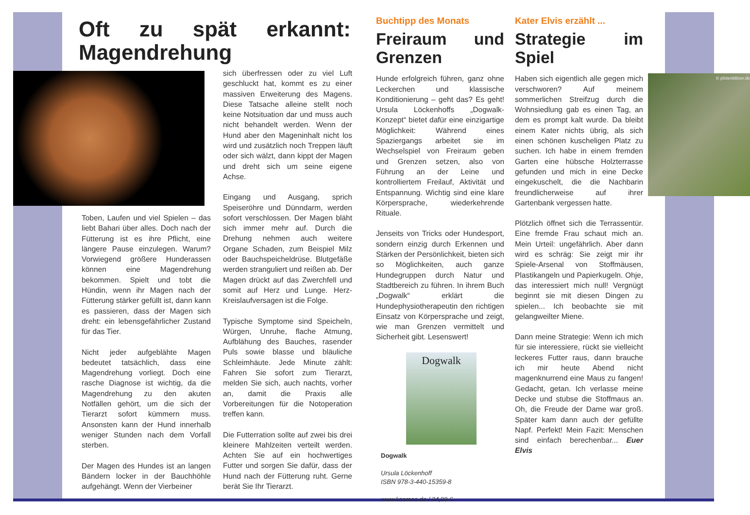Oft zu spät erkannt: Magendrehung
Toben, Laufen und viel Spielen – das liebt Bahari über alles. Doch nach der Fütterung ist es ihre Pflicht, eine längere Pause einzulegen. Warum? Vorwiegend größere Hunderassen können eine Magendrehung bekommen. Spielt und tobt die Hündin, wenn ihr Magen nach der Fütterung stärker gefüllt ist, dann kann es passieren, dass der Magen sich dreht: ein lebensgefährlicher Zustand für das Tier.
Nicht jeder aufgeblähte Magen bedeutet tatsächlich, dass eine Magendrehung vorliegt. Doch eine rasche Diagnose ist wichtig, da die Magendrehung zu den akuten Notfällen gehört, um die sich der Tierarzt sofort kümmern muss. Ansonsten kann der Hund innerhalb weniger Stunden nach dem Vorfall sterben.
Der Magen des Hundes ist an langen Bändern locker in der Bauchhöhle aufgehängt. Wenn der Vierbeiner
sich überfressen oder zu viel Luft geschluckt hat, kommt es zu einer massiven Erweiterung des Magens. Diese Tatsache alleine stellt noch keine Notsituation dar und muss auch nicht behandelt werden. Wenn der Hund aber den Mageninhalt nicht los wird und zusätzlich noch Treppen läuft oder sich wälzt, dann kippt der Magen und dreht sich um seine eigene Achse.
Eingang und Ausgang, sprich Speiseröhre und Dünndarm, werden sofort verschlossen. Der Magen bläht sich immer mehr auf. Durch die Drehung nehmen auch weitere Organe Schaden, zum Beispiel Milz oder Bauchspeicheldrüse. Blutgefäße werden stranguliert und reißen ab. Der Magen drückt auf das Zwerchfell und somit auf Herz und Lunge. Herz-Kreislaufversagen ist die Folge.
Typische Symptome sind Speicheln, Würgen, Unruhe, flache Atmung, Aufblähung des Bauches, rasender Puls sowie blasse und bläuliche Schleimhäute. Jede Minute zählt: Fahren Sie sofort zum Tierarzt, melden Sie sich, auch nachts, vorher an, damit die Praxis alle Vorbereitungen für die Notoperation treffen kann.
Die Futterration sollte auf zwei bis drei kleinere Mahlzeiten verteilt werden. Achten Sie auf ein hochwertiges Futter und sorgen Sie dafür, dass der Hund nach der Fütterung ruht. Gerne berät Sie Ihr Tierarzt.
Buchtipp des Monats
Freiraum und Grenzen
Hunde erfolgreich führen, ganz ohne Leckerchen und klassische Konditionierung – geht das? Es geht! Ursula Löckenhoffs „Dogwalk-Konzept“ bietet dafür eine einzigartige Möglichkeit: Während eines Spaziergangs arbeitet sie im Wechselspiel von Freiraum geben und Grenzen setzen, also von Führung an der Leine und kontrolliertem Freilauf, Aktivität und Entspannung. Wichtig sind eine klare Körpersprache, wiederkehrende Rituale.
Jenseits von Tricks oder Hundesport, sondern einzig durch Erkennen und Stärken der Persönlichkeit, bieten sich so Möglichkeiten, auch ganze Hundegruppen durch Natur und Stadtbereich zu führen. In ihrem Buch „Dogwalk“ erklärt die Hundephysiotherapeutin den richtigen Einsatz von Körpersprache und zeigt, wie man Grenzen vermittelt und Sicherheit gibt. Lesenswert!
Dogwalk
Dogwalk
Ursula Löckenhoff
ISBN 978-3-440-15359-8
www.kosmos.de / 24,99 €
Kater Elvis erzählt ...
Strategie im Spiel
© pfotenblitzer.de
Haben sich eigentlich alle gegen mich verschworen? Auf meinem sommerlichen Streifzug durch die Wohnsiedlung gab es einen Tag, an dem es prompt kalt wurde. Da bleibt einem Kater nichts übrig, als sich einen schönen kuscheligen Platz zu suchen. Ich habe in einem fremden Garten eine hübsche Holzterrasse gefunden und mich in eine Decke eingekuschelt, die die Nachbarin freundlicherweise auf ihrer Gartenbank vergessen hatte.
Plötzlich öffnet sich die Terrassentür. Eine fremde Frau schaut mich an. Mein Urteil: ungefährlich. Aber dann wird es schräg: Sie zeigt mir ihr Spiele-Arsenal von Stoffmäusen, Plastikangeln und Papierkugeln. Ohje, das interessiert mich null! Vergnügt beginnt sie mit diesen Dingen zu spielen... Ich beobachte sie mit gelangweilter Miene.
Dann meine Strategie: Wenn ich mich für sie interessiere, rückt sie vielleicht leckeres Futter raus, dann brauche ich mir heute Abend nicht magenknurrend eine Maus zu fangen! Gedacht, getan. Ich verlasse meine Decke und stubse die Stoffmaus an. Oh, die Freude der Dame war groß. Später kam dann auch der gefüllte Napf. Perfekt! Mein Fazit: Menschen sind einfach berechenbar... Euer Elvis